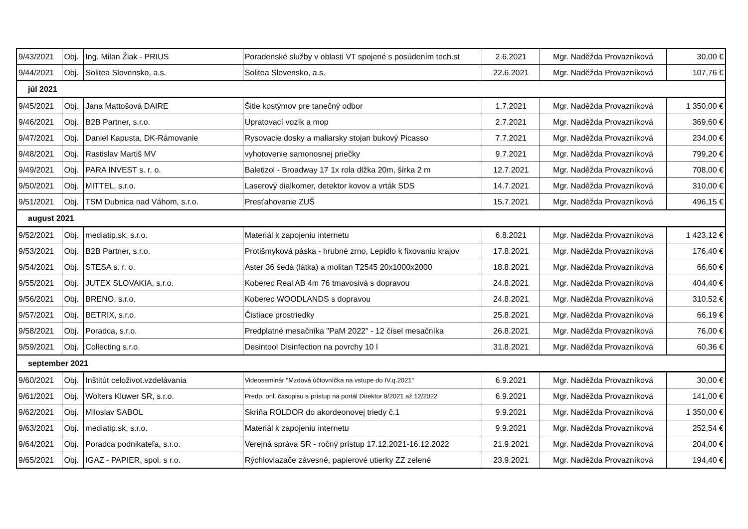| 9/43/2021 | Obj. | Ing. Milan Žiak - PRIUS | Poradenské služby v oblasti VT spojené s posúdením tech.st | 2.6.2021 | Mgr. Naděžda Provazníková | 30,00 € |
| 9/44/2021 | Obj. | Solitea Slovensko, a.s. | Solitea Slovensko, a.s. | 22.6.2021 | Mgr. Naděžda Provazníková | 107,76 € |
| júl 2021 | | | | | | |
| 9/45/2021 | Obj. | Jana Mattošová DAIRE | Šitie kostýmov pre tanečný odbor | 1.7.2021 | Mgr. Naděžda Provazníková | 1 350,00 € |
| 9/46/2021 | Obj. | B2B Partner, s.r.o. | Upratovací vozík a mop | 2.7.2021 | Mgr. Naděžda Provazníková | 369,60 € |
| 9/47/2021 | Obj. | Daniel Kapusta, DK-Rámovanie | Rysovacie dosky a maliarsky stojan bukový Picasso | 7.7.2021 | Mgr. Naděžda Provazníková | 234,00 € |
| 9/48/2021 | Obj. | Rastislav Martiš MV | vyhotovenie samonosnej priečky | 9.7.2021 | Mgr. Naděžda Provazníková | 799,20 € |
| 9/49/2021 | Obj. | PARA INVEST s. r. o. | Baletizol - Broadway 17 1x rola dlžka 20m, šírka 2 m | 12.7.2021 | Mgr. Naděžda Provazníková | 708,00 € |
| 9/50/2021 | Obj. | MITTEL, s.r.o. | Laserový dialkomer, detektor kovov a vrták SDS | 14.7.2021 | Mgr. Naděžda Provazníková | 310,00 € |
| 9/51/2021 | Obj. | TSM Dubnica nad Váhom, s.r.o. | Presťahovanie ZUŠ | 15.7.2021 | Mgr. Naděžda Provazníková | 496,15 € |
| august 2021 | | | | | | |
| 9/52/2021 | Obj. | mediatip.sk, s.r.o. | Materiál k zapojeniu internetu | 6.8.2021 | Mgr. Naděžda Provazníková | 1 423,12 € |
| 9/53/2021 | Obj. | B2B Partner, s.r.o. | Protišmyková páska - hrubné zrno, Lepidlo k fixovaniu krajov | 17.8.2021 | Mgr. Naděžda Provazníková | 176,40 € |
| 9/54/2021 | Obj. | STESA s. r. o. | Aster 36 šedá (látka) a molitan T2545 20x1000x2000 | 18.8.2021 | Mgr. Naděžda Provazníková | 66,60 € |
| 9/55/2021 | Obj. | JUTEX SLOVAKIA, s.r.o. | Koberec Real AB 4m 76 tmavosivá s dopravou | 24.8.2021 | Mgr. Naděžda Provazníková | 404,40 € |
| 9/56/2021 | Obj. | BRENO, s.r.o. | Koberec WOODLANDS s dopravou | 24.8.2021 | Mgr. Naděžda Provazníková | 310,52 € |
| 9/57/2021 | Obj. | BETRIX, s.r.o. | Čistiace prostriedky | 25.8.2021 | Mgr. Naděžda Provazníková | 66,19 € |
| 9/58/2021 | Obj. | Poradca, s.r.o. | Predplatné mesačníka "PaM 2022" - 12 čísel mesačníka | 26.8.2021 | Mgr. Naděžda Provazníková | 76,00 € |
| 9/59/2021 | Obj. | Collecting s.r.o. | Desintool Disinfection na povrchy 10 l | 31.8.2021 | Mgr. Naděžda Provazníková | 60,36 € |
| september 2021 | | | | | | |
| 9/60/2021 | Obj. | Inštitút celoživot.vzdelávania | Videoseminár "Mzdová účtovníčka na vstupe do IV.q.2021" | 6.9.2021 | Mgr. Naděžda Provazníková | 30,00 € |
| 9/61/2021 | Obj. | Wolters Kluwer SR, s.r.o. | Predp. onl. časopisu a prístup na portál Direktor 9/2021 až 12/2022 | 6.9.2021 | Mgr. Naděžda Provazníková | 141,00 € |
| 9/62/2021 | Obj. | Miloslav SABOL | Skriňa ROLDOR do akordeonovej triedy č.1 | 9.9.2021 | Mgr. Naděžda Provazníková | 1 350,00 € |
| 9/63/2021 | Obj. | mediatip.sk, s.r.o. | Materiál k zapojeniu internetu | 9.9.2021 | Mgr. Naděžda Provazníková | 252,54 € |
| 9/64/2021 | Obj. | Poradca podnikateľa, s.r.o. | Verejná správa SR - ročný prístup 17.12.2021-16.12.2022 | 21.9.2021 | Mgr. Naděžda Provazníková | 204,00 € |
| 9/65/2021 | Obj. | IGAZ - PAPIER, spol. s r.o. | Rýchloviazače závesné, papierové utierky ZZ zelené | 23.9.2021 | Mgr. Naděžda Provazníková | 194,40 € |